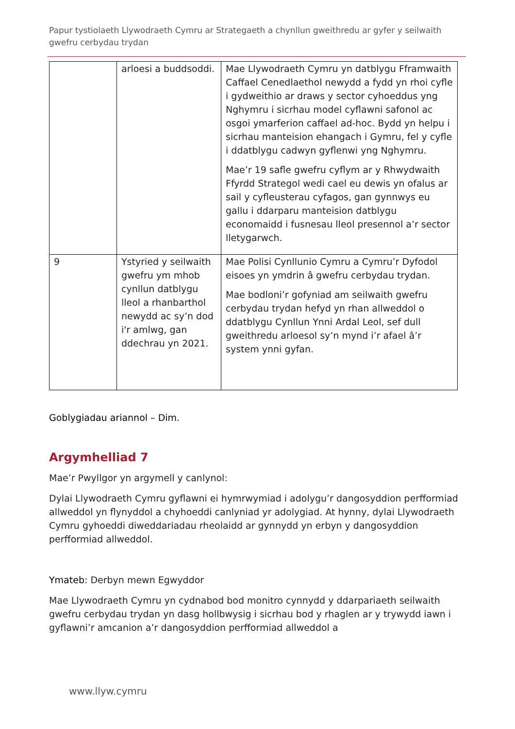Papur tystiolaeth Llywodraeth Cymru ar Strategaeth a chynllun gweithredu ar gyfer y seilwaith gwefru cerbydau trydan
| | arloesi a buddsoddi. | Mae Llywodraeth Cymru yn datblygu Fframwaith Caffael Cenedlaethol newydd a fydd yn rhoi cyfle i gydweithio ar draws y sector cyhoeddus yng Nghymru i sicrhau model cyflawni safonol ac osgoi ymarferion caffael ad-hoc. Bydd yn helpu i sicrhau manteision ehangach i Gymru, fel y cyfle i ddatblygu cadwyn gyflenwi yng Nghymru. Mae’r 19 safle gwefru cyflym ar y Rhwydwaith Ffyrdd Strategol wedi cael eu dewis yn ofalus ar sail y cyfleusterau cyfagos, gan gynnwys eu gallu i ddarparu manteision datblygu economaidd i fusnesau lleol presennol a’r sector lletygarwch. |
| 9 | Ystyried y seilwaith gwefru ym mhob cynllun datblygu lleol a rhanbarthol newydd ac sy’n dod i'r amlwg, gan ddechrau yn 2021. | Mae Polisi Cynllunio Cymru a Cymru’r Dyfodol eisoes yn ymdrin â gwefru cerbydau trydan. Mae bodloni’r gofyniad am seilwaith gwefru cerbydau trydan hefyd yn rhan allweddol o ddatblygu Cynllun Ynni Ardal Leol, sef dull gweithredu arloesol sy’n mynd i’r afael â’r system ynni gyfan. |
Goblygiadau ariannol – Dim.
Argymhelliad 7
Mae’r Pwyllgor yn argymell y canlynol:
Dylai Llywodraeth Cymru gyflawni ei hymrwymiad i adolygu’r dangosyddion perfformiad allweddol yn flynyddol a chyhoeddi canlyniad yr adolygiad. At hynny, dylai Llywodraeth Cymru gyhoeddi diweddariadau rheolaidd ar gynnydd yn erbyn y dangosyddion perfformiad allweddol.
Ymateb: Derbyn mewn Egwyddor
Mae Llywodraeth Cymru yn cydnabod bod monitro cynnydd y ddarpariaeth seilwaith gwefru cerbydau trydan yn dasg hollbwysig i sicrhau bod y rhaglen ar y trywydd iawn i gyflawni’r amcanion a’r dangosyddion perfformiad allweddol a
www.llyw.cymru